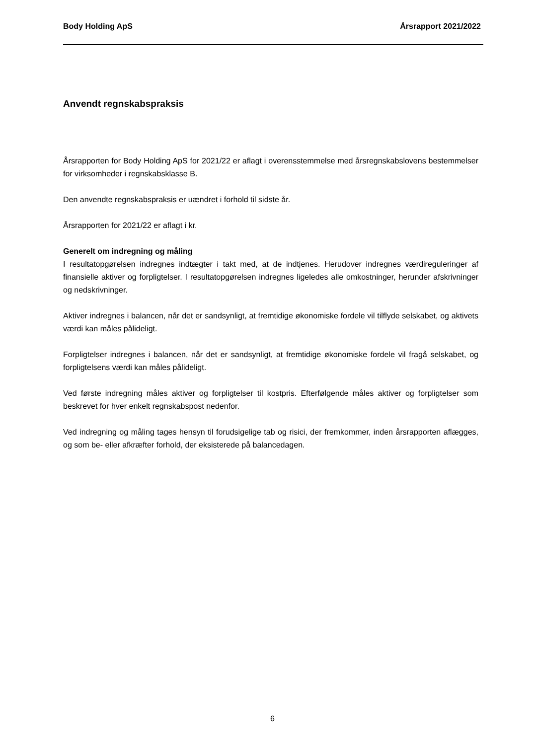Body Holding ApS Årsrapport 2021/2022
Anvendt regnskabspraksis
Årsrapporten for Body Holding ApS for 2021/22 er aflagt i overensstemmelse med årsregnskabslovens bestemmelser for virksomheder i regnskabsklasse B.
Den anvendte regnskabspraksis er uændret i forhold til sidste år.
Årsrapporten for 2021/22 er aflagt i kr.
Generelt om indregning og måling
I resultatopgørelsen indregnes indtægter i takt med, at de indtjenes. Herudover indregnes værdireguleringer af finansielle aktiver og forpligtelser. I resultatopgørelsen indregnes ligeledes alle omkostninger, herunder afskrivninger og nedskrivninger.
Aktiver indregnes i balancen, når det er sandsynligt, at fremtidige økonomiske fordele vil tilflyde selskabet, og aktivets værdi kan måles pålideligt.
Forpligtelser indregnes i balancen, når det er sandsynligt, at fremtidige økonomiske fordele vil fragå selskabet, og forpligtelsens værdi kan måles pålideligt.
Ved første indregning måles aktiver og forpligtelser til kostpris. Efterfølgende måles aktiver og forpligtelser som beskrevet for hver enkelt regnskabspost nedenfor.
Ved indregning og måling tages hensyn til forudsigelige tab og risici, der fremkommer, inden årsrapporten aflægges, og som be- eller afkræfter forhold, der eksisterede på balancedagen.
6